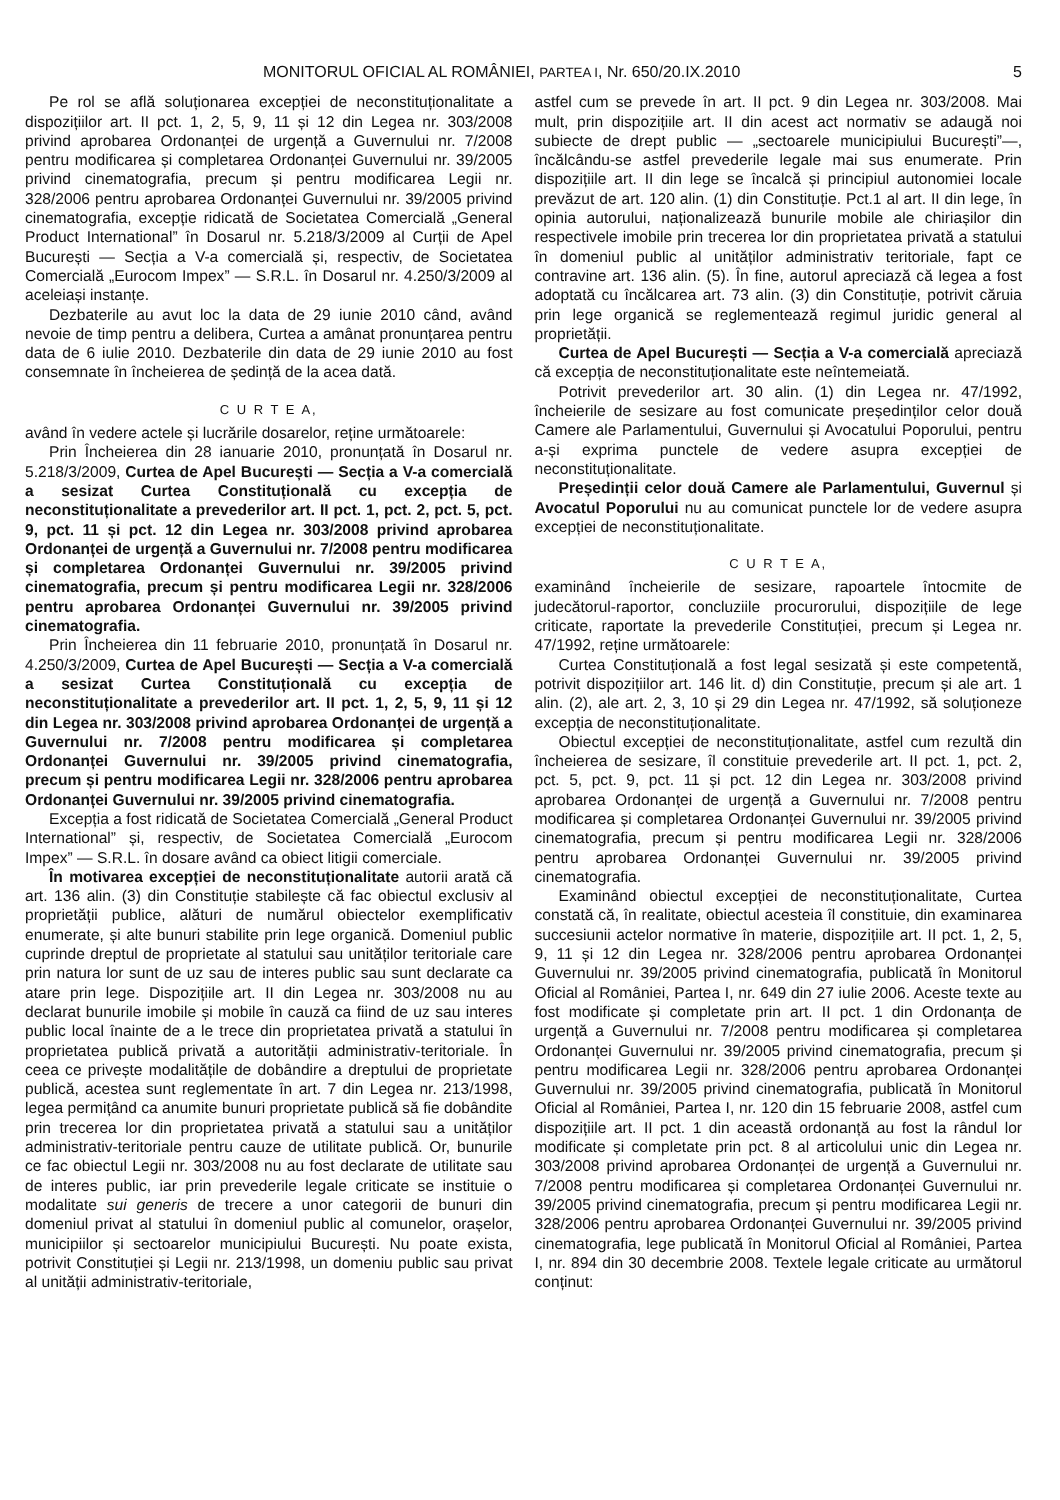MONITORUL OFICIAL AL ROMÂNIEI, PARTEA I, Nr. 650/20.IX.2010 5
Pe rol se află soluționarea excepției de neconstituționalitate a dispozițiilor art. II pct. 1, 2, 5, 9, 11 și 12 din Legea nr. 303/2008 privind aprobarea Ordonanței de urgență a Guvernului nr. 7/2008 pentru modificarea și completarea Ordonanței Guvernului nr. 39/2005 privind cinematografia, precum și pentru modificarea Legii nr. 328/2006 pentru aprobarea Ordonanței Guvernului nr. 39/2005 privind cinematografia, excepție ridicată de Societatea Comercială „General Product International” în Dosarul nr. 5.218/3/2009 al Curții de Apel București — Secția a V-a comercială și, respectiv, de Societatea Comercială „Eurocom Impex” — S.R.L. în Dosarul nr. 4.250/3/2009 al aceleiași instanțe.
Dezbaterile au avut loc la data de 29 iunie 2010 când, având nevoie de timp pentru a delibera, Curtea a amânat pronunțarea pentru data de 6 iulie 2010. Dezbaterile din data de 29 iunie 2010 au fost consemnate în încheierea de ședință de la acea dată.
C U R T E A,
având în vedere actele și lucrările dosarelor, reține următoarele:
Prin Încheierea din 28 ianuarie 2010, pronunțată în Dosarul nr. 5.218/3/2009, Curtea de Apel București — Secția a V-a comercială a sesizat Curtea Constituțională cu excepția de neconstituționalitate a prevederilor art. II pct. 1, pct. 2, pct. 5, pct. 9, pct. 11 și pct. 12 din Legea nr. 303/2008 privind aprobarea Ordonanței de urgență a Guvernului nr. 7/2008 pentru modificarea și completarea Ordonanței Guvernului nr. 39/2005 privind cinematografia, precum și pentru modificarea Legii nr. 328/2006 pentru aprobarea Ordonanței Guvernului nr. 39/2005 privind cinematografia.
Prin Încheierea din 11 februarie 2010, pronunțată în Dosarul nr. 4.250/3/2009, Curtea de Apel București — Secția a V-a comercială a sesizat Curtea Constituțională cu excepția de neconstituționalitate a prevederilor art. II pct. 1, 2, 5, 9, 11 și 12 din Legea nr. 303/2008 privind aprobarea Ordonanței de urgență a Guvernului nr. 7/2008 pentru modificarea și completarea Ordonanței Guvernului nr. 39/2005 privind cinematografia, precum și pentru modificarea Legii nr. 328/2006 pentru aprobarea Ordonanței Guvernului nr. 39/2005 privind cinematografia.
Excepția a fost ridicată de Societatea Comercială „General Product International” și, respectiv, de Societatea Comercială „Eurocom Impex” — S.R.L. în dosare având ca obiect litigii comerciale.
În motivarea excepției de neconstituționalitate autorii arată că art. 136 alin. (3) din Constituție stabilește că fac obiectul exclusiv al proprietății publice, alături de numărul obiectelor exemplificativ enumerate, și alte bunuri stabilite prin lege organică. Domeniul public cuprinde dreptul de proprietate al statului sau unităților teritoriale care prin natura lor sunt de uz sau de interes public sau sunt declarate ca atare prin lege. Dispozițiile art. II din Legea nr. 303/2008 nu au declarat bunurile imobile și mobile în cauză ca fiind de uz sau interes public local înainte de a le trece din proprietatea privată a statului în proprietatea publică privată a autorității administrativ-teritoriale. În ceea ce privește modalitățile de dobândire a dreptului de proprietate publică, acestea sunt reglementate în art. 7 din Legea nr. 213/1998, legea permițând ca anumite bunuri proprietate publică să fie dobândite prin trecerea lor din proprietatea privată a statului sau a unităților administrativ-teritoriale pentru cauze de utilitate publică. Or, bunurile ce fac obiectul Legii nr. 303/2008 nu au fost declarate de utilitate sau de interes public, iar prin prevederile legale criticate se instituie o modalitate sui generis de trecere a unor categorii de bunuri din domeniul privat al statului în domeniul public al comunelor, orașelor, municipiilor și sectoarelor municipiului București. Nu poate exista, potrivit Constituției și Legii nr. 213/1998, un domeniu public sau privat al unității administrativ-teritoriale,
astfel cum se prevede în art. II pct. 9 din Legea nr. 303/2008. Mai mult, prin dispozițiile art. II din acest act normativ se adaugă noi subiecte de drept public — „sectoarele municipiului București”—, încălcându-se astfel prevederile legale mai sus enumerate. Prin dispozițiile art. II din lege se încalcă și principiul autonomiei locale prevăzut de art. 120 alin. (1) din Constituție. Pct.1 al art. II din lege, în opinia autorului, naționalizează bunurile mobile ale chiriașilor din respectivele imobile prin trecerea lor din proprietatea privată a statului în domeniul public al unităților administrativ teritoriale, fapt ce contravine art. 136 alin. (5). În fine, autorul apreciază că legea a fost adoptată cu încălcarea art. 73 alin. (3) din Constituție, potrivit căruia prin lege organică se reglementează regimul juridic general al proprietății.
Curtea de Apel București — Secția a V-a comercială apreciază că excepția de neconstituționalitate este neîntemeiată.
Potrivit prevederilor art. 30 alin. (1) din Legea nr. 47/1992, încheierile de sesizare au fost comunicate președinților celor două Camere ale Parlamentului, Guvernului și Avocatului Poporului, pentru a-și exprima punctele de vedere asupra excepției de neconstituționalitate.
Președinții celor două Camere ale Parlamentului, Guvernul și Avocatul Poporului nu au comunicat punctele lor de vedere asupra excepției de neconstituționalitate.
C U R T E A,
examinând încheierile de sesizare, rapoartele întocmite de judecătorul-raportor, concluziile procurorului, dispozițiile de lege criticate, raportate la prevederile Constituției, precum și Legea nr. 47/1992, reține următoarele:
Curtea Constituțională a fost legal sesizată și este competentă, potrivit dispozițiilor art. 146 lit. d) din Constituție, precum și ale art. 1 alin. (2), ale art. 2, 3, 10 și 29 din Legea nr. 47/1992, să soluționeze excepția de neconstituționalitate.
Obiectul excepției de neconstituționalitate, astfel cum rezultă din încheierea de sesizare, îl constituie prevederile art. II pct. 1, pct. 2, pct. 5, pct. 9, pct. 11 și pct. 12 din Legea nr. 303/2008 privind aprobarea Ordonanței de urgență a Guvernului nr. 7/2008 pentru modificarea și completarea Ordonanței Guvernului nr. 39/2005 privind cinematografia, precum și pentru modificarea Legii nr. 328/2006 pentru aprobarea Ordonanței Guvernului nr. 39/2005 privind cinematografia.
Examinând obiectul excepției de neconstituționalitate, Curtea constată că, în realitate, obiectul acesteia îl constituie, din examinarea succesiunii actelor normative în materie, dispozițiile art. II pct. 1, 2, 5, 9, 11 și 12 din Legea nr. 328/2006 pentru aprobarea Ordonanței Guvernului nr. 39/2005 privind cinematografia, publicată în Monitorul Oficial al României, Partea I, nr. 649 din 27 iulie 2006. Aceste texte au fost modificate și completate prin art. II pct. 1 din Ordonanța de urgență a Guvernului nr. 7/2008 pentru modificarea și completarea Ordonanței Guvernului nr. 39/2005 privind cinematografia, precum și pentru modificarea Legii nr. 328/2006 pentru aprobarea Ordonanței Guvernului nr. 39/2005 privind cinematografia, publicată în Monitorul Oficial al României, Partea I, nr. 120 din 15 februarie 2008, astfel cum dispozițiile art. II pct. 1 din această ordonanță au fost la rândul lor modificate și completate prin pct. 8 al articolului unic din Legea nr. 303/2008 privind aprobarea Ordonanței de urgență a Guvernului nr. 7/2008 pentru modificarea și completarea Ordonanței Guvernului nr. 39/2005 privind cinematografia, precum și pentru modificarea Legii nr. 328/2006 pentru aprobarea Ordonanței Guvernului nr. 39/2005 privind cinematografia, lege publicată în Monitorul Oficial al României, Partea I, nr. 894 din 30 decembrie 2008. Textele legale criticate au următorul conținut: